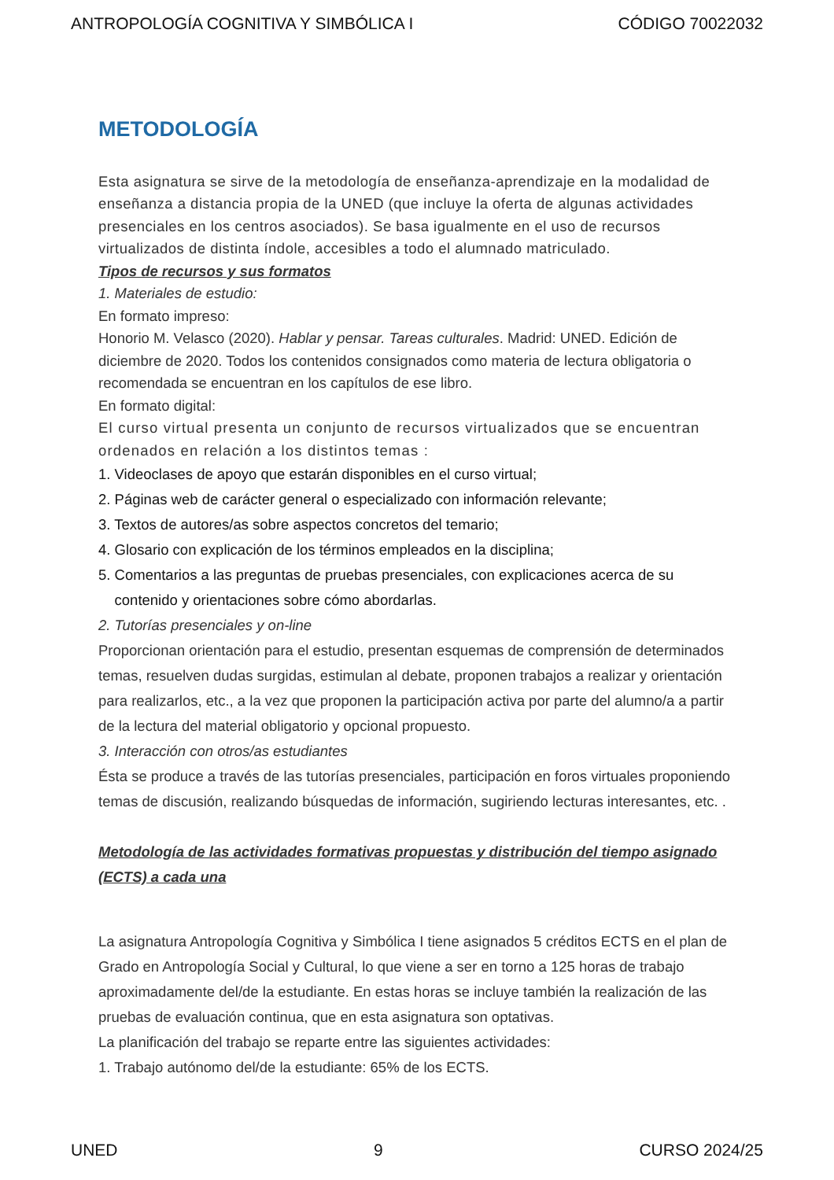ANTROPOLOGÍA COGNITIVA Y SIMBÓLICA I CÓDIGO 70022032
METODOLOGÍA
Esta asignatura se sirve de la metodología de enseñanza-aprendizaje en la modalidad de enseñanza a distancia propia de la UNED (que incluye la oferta de algunas actividades presenciales en los centros asociados). Se basa igualmente en el uso de recursos virtualizados de distinta índole, accesibles a todo el alumnado matriculado.
Tipos de recursos y sus formatos
1. Materiales de estudio:
En formato impreso:
Honorio M. Velasco (2020). Hablar y pensar. Tareas culturales. Madrid: UNED. Edición de diciembre de 2020. Todos los contenidos consignados como materia de lectura obligatoria o recomendada se encuentran en los capítulos de ese libro.
En formato digital:
El curso virtual presenta un conjunto de recursos virtualizados que se encuentran ordenados en relación a los distintos temas :
1. Videoclases de apoyo que estarán disponibles en el curso virtual;
2. Páginas web de carácter general o especializado con información relevante;
3. Textos de autores/as sobre aspectos concretos del temario;
4. Glosario con explicación de los términos empleados en la disciplina;
5. Comentarios a las preguntas de pruebas presenciales, con explicaciones acerca de su
contenido y orientaciones sobre cómo abordarlas.
2. Tutorías presenciales y on-line
Proporcionan orientación para el estudio, presentan esquemas de comprensión de determinados temas, resuelven dudas surgidas, estimulan al debate, proponen trabajos a realizar y orientación para realizarlos, etc., a la vez que proponen la participación activa por parte del alumno/a a partir de la lectura del material obligatorio y opcional propuesto.
3. Interacción con otros/as estudiantes
Ésta se produce a través de las tutorías presenciales, participación en foros virtuales proponiendo temas de discusión, realizando búsquedas de información, sugiriendo lecturas interesantes, etc. .
Metodología de las actividades formativas propuestas y distribución del tiempo asignado (ECTS) a cada una
La asignatura Antropología Cognitiva y Simbólica I tiene asignados 5 créditos ECTS en el plan de Grado en Antropología Social y Cultural, lo que viene a ser en torno a 125 horas de trabajo aproximadamente del/de la estudiante. En estas horas se incluye también la realización de las pruebas de evaluación continua, que en esta asignatura son optativas.
La planificación del trabajo se reparte entre las siguientes actividades:
1. Trabajo autónomo del/de la estudiante: 65% de los ECTS.
UNED 9 CURSO 2024/25